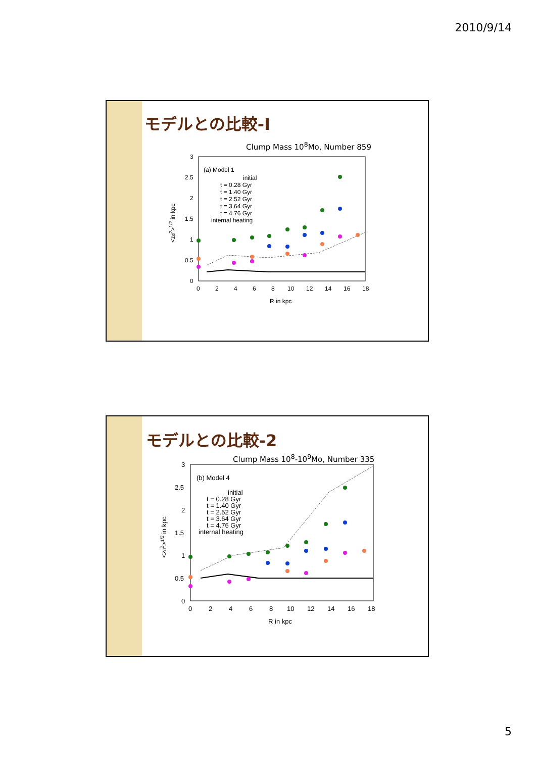2010/9/14
モデルとの比較-I
Clump Mass 10<sup>8</sup>Mo, Number 859
3
2.5
2
1.5
1
0.5
0
0
2
4
6
8
10
12
14
16
18
R in kpc
(a) Model 1
<zd2>1/2 in kpc
initial
t = 0.28 Gyr
t = 1.40 Gyr
t = 2.52 Gyr
t = 3.64 Gyr
t = 4.76 Gyr
internal heating
モデルとの比較-2
Clump Mass 10<sup>8</sup>-10<sup>9</sup>Mo, Number 335
3
2.5
2
1.5
1
0.5
0
0
2
4
6
8
10
12
14
16
18
R in kpc
(b) Model 4
<zd2>1/2 in kpc
initial
t = 0.28 Gyr
t = 1.40 Gyr
t = 2.52 Gyr
t = 3.64 Gyr
t = 4.76 Gyr
internal heating
5